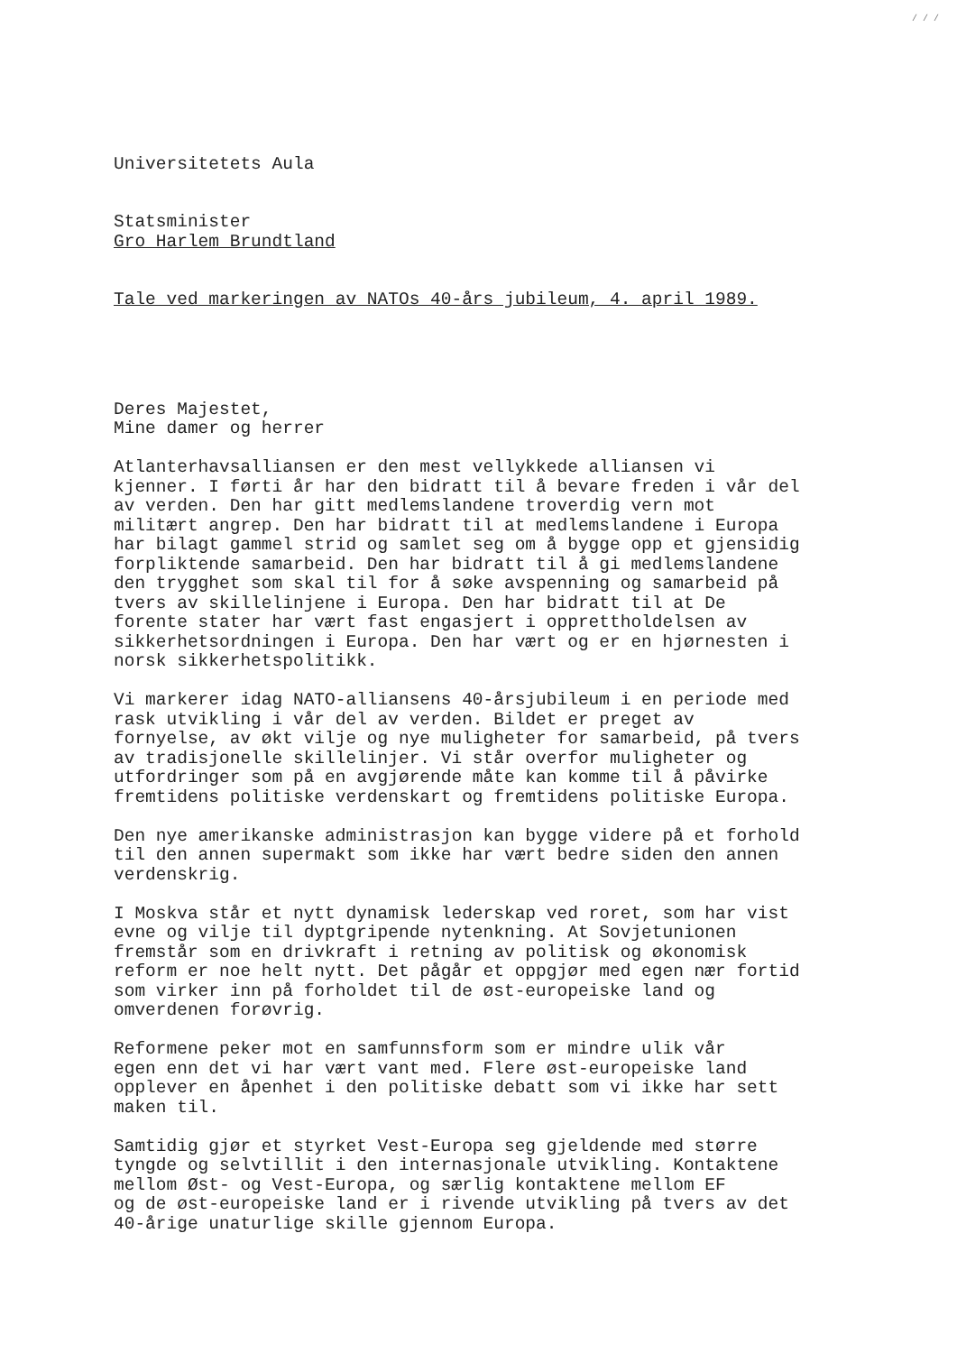/ / /
Universitetets Aula
Statsminister Gro Harlem Brundtland
Tale ved markeringen av NATOs 40-års jubileum, 4. april 1989.
Deres Majestet, Mine damer og herrer
Atlanterhavsalliansen er den mest vellykkede alliansen vi kjenner. I førti år har den bidratt til å bevare freden i vår del av verden. Den har gitt medlemslandene troverdig vern mot militært angrep. Den har bidratt til at medlemslandene i Europa har bilagt gammel strid og samlet seg om å bygge opp et gjensidig forpliktende samarbeid. Den har bidratt til å gi medlemslandene den trygghet som skal til for å søke avspenning og samarbeid på tvers av skillelinjene i Europa. Den har bidratt til at De forente stater har vært fast engasjert i opprettholdelsen av sikkerhetsordningen i Europa. Den har vært og er en hjørnesten i norsk sikkerhetspolitikk.
Vi markerer idag NATO-alliansens 40-årsjubileum i en periode med rask utvikling i vår del av verden. Bildet er preget av fornyelse, av økt vilje og nye muligheter for samarbeid, på tvers av tradisjonelle skillelinjer. Vi står overfor muligheter og utfordringer som på en avgjørende måte kan komme til å påvirke fremtidens politiske verdenskart og fremtidens politiske Europa.
Den nye amerikanske administrasjon kan bygge videre på et forhold til den annen supermakt som ikke har vært bedre siden den annen verdenskrig.
I Moskva står et nytt dynamisk lederskap ved roret, som har vist evne og vilje til dyptgripende nytenkning. At Sovjetunionen fremstår som en drivkraft i retning av politisk og økonomisk reform er noe helt nytt. Det pågår et oppgjør med egen nær fortid som virker inn på forholdet til de øst-europeiske land og omverdenen forøvrig.
Reformene peker mot en samfunnsform som er mindre ulik vår egen enn det vi har vært vant med. Flere øst-europeiske land opplever en åpenhet i den politiske debatt som vi ikke har sett maken til.
Samtidig gjør et styrket Vest-Europa seg gjeldende med større tyngde og selvtillit i den internasjonale utvikling. Kontaktene mellom Øst- og Vest-Europa, og særlig kontaktene mellom EF og de øst-europeiske land er i rivende utvikling på tvers av det 40-årige unaturlige skille gjennom Europa.